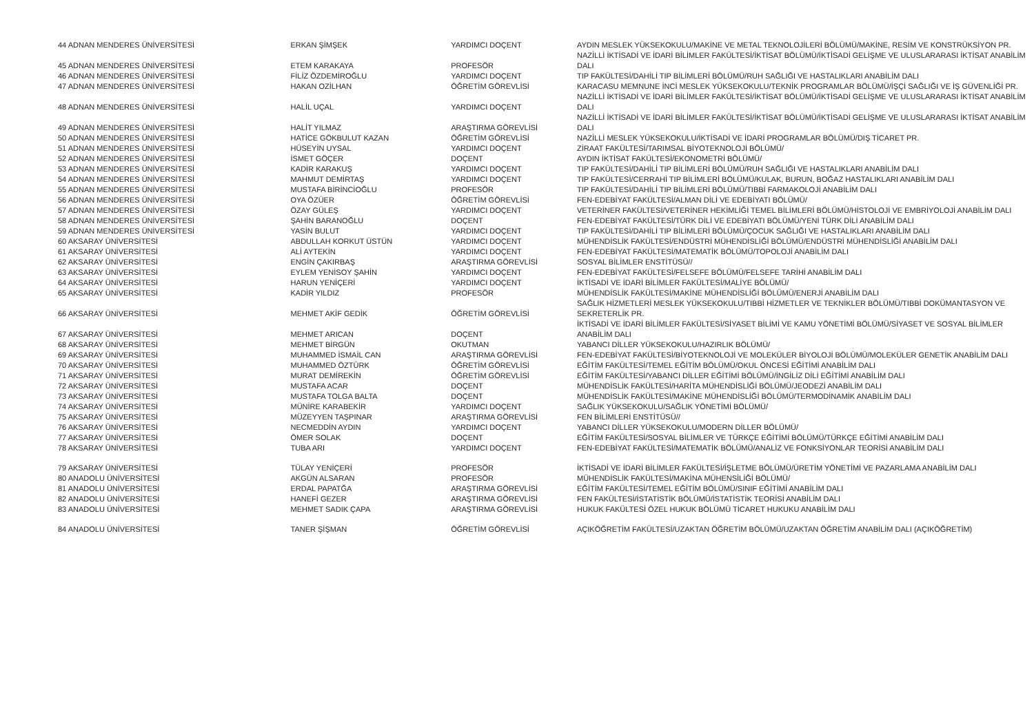| 44 ADNAN MENDERES ÜNİVERSİTESİ | ERKAN ŞİMŞEK | YARDIMCI DOÇENT | AYDIN MESLEK YÜKSEKOKULU/MAKİNE VE METAL TEKNOLOJİLERİ BÖLÜMÜ/MAKİNE, RESİM VE KONSTRÜKSİYON PR. |
| 45 ADNAN MENDERES ÜNİVERSİTESİ | ETEM KARAKAYA | PROFESÖR | NAZİLLİ İKTİSADİ VE İDARİ BİLİMLER FAKÜLTESİ/İKTİSAT BÖLÜMÜ/İKTİSADİ GELİŞME VE ULUSLARARASI İKTİSAT ANABİLİM DALI |
| 46 ADNAN MENDERES ÜNİVERSİTESİ | FİLİZ ÖZDEMİROĞLU | YARDIMCI DOÇENT | TIP FAKÜLTESİ/DAHİLİ TIP BİLİMLERİ BÖLÜMÜ/RUH SAĞLIĞI VE HASTALIKLARI ANABİLİM DALI |
| 47 ADNAN MENDERES ÜNİVERSİTESİ | HAKAN OZİLHAN | ÖĞRETİM GÖREVLİSİ | KARACASU MEMNUNE İNCİ MESLEK YÜKSEKOKULU/TEKNİK PROGRAMLAR BÖLÜMÜ/İŞÇİ SAĞLIĞI VE İŞ GÜVENLİĞİ PR. |
| 48 ADNAN MENDERES ÜNİVERSİTESİ | HALİL UÇAL | YARDIMCI DOÇENT | NAZİLLİ İKTİSADİ VE İDARİ BİLİMLER FAKÜLTESİ/İKTİSAT BÖLÜMÜ/İKTİSADİ GELİŞME VE ULUSLARARASI İKTİSAT ANABİLİM DALI |
| 49 ADNAN MENDERES ÜNİVERSİTESİ | HALİT YILMAZ | ARAŞTIRMA GÖREVLİSİ | NAZİLLİ İKTİSADİ VE İDARİ BİLİMLER FAKÜLTESİ/İKTİSAT BÖLÜMÜ/İKTİSADİ GELİŞME VE ULUSLARARASI İKTİSAT ANABİLİM DALI |
| 50 ADNAN MENDERES ÜNİVERSİTESİ | HATİCE GÖKBULUT KAZAN | ÖĞRETİM GÖREVLİSİ | NAZİLLİ MESLEK YÜKSEKOKULU/İKTİSADİ VE İDARİ PROGRAMLAR BÖLÜMÜ/DIŞ TİCARET PR. |
| 51 ADNAN MENDERES ÜNİVERSİTESİ | HÜSEYİN UYSAL | YARDIMCI DOÇENT | ZİRAAT FAKÜLTESİ/TARIMSAL BİYOTEKNOLOJİ BÖLÜMÜ/ |
| 52 ADNAN MENDERES ÜNİVERSİTESİ | İSMET GÖÇER | DOÇENT | AYDIN İKTİSAT FAKÜLTESİ/EKONOMETRİ BÖLÜMÜ/ |
| 53 ADNAN MENDERES ÜNİVERSİTESİ | KADİR KARAKUŞ | YARDIMCI DOÇENT | TIP FAKÜLTESİ/DAHİLİ TIP BİLİMLERİ BÖLÜMÜ/RUH SAĞLIĞI VE HASTALIKLARI ANABİLİM DALI |
| 54 ADNAN MENDERES ÜNİVERSİTESİ | MAHMUT DEMİRTAŞ | YARDIMCI DOÇENT | TIP FAKÜLTESİ/CERRAHİ TIP BİLİMLERİ BÖLÜMÜ/KULAK, BURUN, BOĞAZ HASTALIKLARI ANABİLİM DALI |
| 55 ADNAN MENDERES ÜNİVERSİTESİ | MUSTAFA BİRİNCİOĞLU | PROFESÖR | TIP FAKÜLTESİ/DAHİLİ TIP BİLİMLERİ BÖLÜMÜ/TIBBİ FARMAKOLOJİ ANABİLİM DALI |
| 56 ADNAN MENDERES ÜNİVERSİTESİ | OYA ÖZÜER | ÖĞRETİM GÖREVLİSİ | FEN-EDEBİYAT FAKÜLTESİ/ALMAN DİLİ VE EDEBİYATI BÖLÜMÜ/ |
| 57 ADNAN MENDERES ÜNİVERSİTESİ | ÖZAY GÜLEŞ | YARDIMCI DOÇENT | VETERİNER FAKÜLTESİ/VETERİNER HEKİMLİĞİ TEMEL BİLİMLERİ BÖLÜMÜ/HİSTOLOJİ VE EMBRİYOLOJİ ANABİLİM DALI |
| 58 ADNAN MENDERES ÜNİVERSİTESİ | ŞAHİN BARANOĞLU | DOÇENT | FEN-EDEBİYAT FAKÜLTESİ/TÜRK DİLİ VE EDEBİYATI BÖLÜMÜ/YENİ TÜRK DİLİ ANABİLİM DALI |
| 59 ADNAN MENDERES ÜNİVERSİTESİ | YASİN BULUT | YARDIMCI DOÇENT | TIP FAKÜLTESİ/DAHİLİ TIP BİLİMLERİ BÖLÜMÜ/ÇOCUK SAĞLIĞI VE HASTALIKLARI ANABİLİM DALI |
| 60 AKSARAY ÜNİVERSİTESİ | ABDULLAH KORKUT ÜSTÜN | YARDIMCI DOÇENT | MÜHENDİSLİK FAKÜLTESİ/ENDÜSTRİ MÜHENDİSLİĞİ BÖLÜMÜ/ENDÜSTRİ MÜHENDİSLİĞİ ANABİLİM DALI |
| 61 AKSARAY ÜNİVERSİTESİ | ALİ AYTEKİN | YARDIMCI DOÇENT | FEN-EDEBİYAT FAKÜLTESİ/MATEMATİK BÖLÜMÜ/TOPOLOJİ ANABİLİM DALI |
| 62 AKSARAY ÜNİVERSİTESİ | ENGİN ÇAKIRBAŞ | ARAŞTIRMA GÖREVLİSİ | SOSYAL BİLİMLER ENSTİTÜSÜ// |
| 63 AKSARAY ÜNİVERSİTESİ | EYLEM YENİSOY ŞAHİN | YARDIMCI DOÇENT | FEN-EDEBİYAT FAKÜLTESİ/FELSEFE BÖLÜMÜ/FELSEFE TARİHİ ANABİLİM DALI |
| 64 AKSARAY ÜNİVERSİTESİ | HARUN YENİÇERİ | YARDIMCI DOÇENT | İKTİSADİ VE İDARİ BİLİMLER FAKÜLTESİ/MALİYE BÖLÜMÜ/ |
| 65 AKSARAY ÜNİVERSİTESİ | KADİR YILDIZ | PROFESÖR | MÜHENDİSLİK FAKÜLTESİ/MAKİNE MÜHENDİSLİĞİ BÖLÜMÜ/ENERJİ ANABİLİM DALI |
| 66 AKSARAY ÜNİVERSİTESİ | MEHMET AKİF GEDİK | ÖĞRETİM GÖREVLİSİ | SAĞLIK HİZMETLERİ MESLEK YÜKSEKOKULU/TIBBİ HİZMETLER VE TEKNİKLER BÖLÜMÜ/TIBBİ DOKÜMANTASYON VE SEKRETERLİK PR. |
| 67 AKSARAY ÜNİVERSİTESİ | MEHMET ARICAN | DOÇENT | İKTİSADİ VE İDARİ BİLİMLER FAKÜLTESİ/SİYASET BİLİMİ VE KAMU YÖNETİMİ BÖLÜMÜ/SİYASET VE SOSYAL BİLİMLER ANABİLİM DALI |
| 68 AKSARAY ÜNİVERSİTESİ | MEHMET BİRGÜN | OKUTMAN | YABANCI DİLLER YÜKSEKOKULU/HAZIRLIK BÖLÜMÜ/ |
| 69 AKSARAY ÜNİVERSİTESİ | MUHAMMED İSMAİL CAN | ARAŞTIRMA GÖREVLİSİ | FEN-EDEBİYAT FAKÜLTESİ/BİYOTEKNOLOJİ VE MOLEKÜLER BİYOLOJİ BÖLÜMÜ/MOLEKÜLER GENETİK ANABİLİM DALI |
| 70 AKSARAY ÜNİVERSİTESİ | MUHAMMED ÖZTÜRK | ÖĞRETİM GÖREVLİSİ | EĞİTİM FAKÜLTESİ/TEMEL EĞİTİM BÖLÜMÜ/OKUL ÖNCESİ EĞİTİMİ ANABİLİM DALI |
| 71 AKSARAY ÜNİVERSİTESİ | MURAT DEMİREKİN | ÖĞRETİM GÖREVLİSİ | EĞİTİM FAKÜLTESİ/YABANCI DİLLER EĞİTİMİ BÖLÜMÜ/İNGİLİZ DİLİ EĞİTİMİ ANABİLİM DALI |
| 72 AKSARAY ÜNİVERSİTESİ | MUSTAFA ACAR | DOÇENT | MÜHENDİSLİK FAKÜLTESİ/HARİTA MÜHENDİSLİĞİ BÖLÜMÜ/JEODEZİ ANABİLİM DALI |
| 73 AKSARAY ÜNİVERSİTESİ | MUSTAFA TOLGA BALTA | DOÇENT | MÜHENDİSLİK FAKÜLTESİ/MAKİNE MÜHENDİSLİĞİ BÖLÜMÜ/TERMODİNAMİK ANABİLİM DALI |
| 74 AKSARAY ÜNİVERSİTESİ | MÜNİRE KARABEKİR | YARDIMCI DOÇENT | SAĞLIK YÜKSEKOKULU/SAĞLIK YÖNETİMİ BÖLÜMÜ/ |
| 75 AKSARAY ÜNİVERSİTESİ | MÜZEYYEN TAŞPINAR | ARAŞTIRMA GÖREVLİSİ | FEN BİLİMLERİ ENSTİTÜSÜ// |
| 76 AKSARAY ÜNİVERSİTESİ | NECMEDDİN AYDIN | YARDIMCI DOÇENT | YABANCI DİLLER YÜKSEKOKULU/MODERN DİLLER BÖLÜMÜ/ |
| 77 AKSARAY ÜNİVERSİTESİ | ÖMER SOLAK | DOÇENT | EĞİTİM FAKÜLTESİ/SOSYAL BİLİMLER VE TÜRKÇE EĞİTİMİ BÖLÜMÜ/TÜRKÇE EĞİTİMİ ANABİLİM DALI |
| 78 AKSARAY ÜNİVERSİTESİ | TUBA ARI | YARDIMCI DOÇENT | FEN-EDEBİYAT FAKÜLTESİ/MATEMATİK BÖLÜMÜ/ANALİZ VE FONKSİYONLAR TEORİSİ ANABİLİM DALI |
| 79 AKSARAY ÜNİVERSİTESİ | TÜLAY YENİÇERİ | PROFESÖR | İKTİSADİ VE İDARİ BİLİMLER FAKÜLTESİ/İŞLETME BÖLÜMÜ/ÜRETİM YÖNETİMİ VE PAZARLAMA ANABİLİM DALI |
| 80 ANADOLU ÜNİVERSİTESİ | AKGÜN ALSARAN | PROFESÖR | MÜHENDİSLİK FAKÜLTESİ/MAKİNA MÜHENSİLİĞİ BÖLÜMÜ/ |
| 81 ANADOLU ÜNİVERSİTESİ | ERDAL PAPATĞA | ARAŞTIRMA GÖREVLİSİ | EĞİTİM FAKÜLTESİ/TEMEL EĞİTİM BÖLÜMÜ/SINIF EĞİTİMİ ANABİLİM DALI |
| 82 ANADOLU ÜNİVERSİTESİ | HANEFİ GEZER | ARAŞTIRMA GÖREVLİSİ | FEN FAKÜLTESİ/İSTATİSTİK BÖLÜMÜ/İSTATİSTİK TEORİSİ ANABİLİM DALI |
| 83 ANADOLU ÜNİVERSİTESİ | MEHMET SADIK ÇAPA | ARAŞTIRMA GÖREVLİSİ | HUKUK FAKÜLTESİ ÖZEL HUKUK BÖLÜMÜ TİCARET HUKUKU ANABİLİM DALI |
| 84 ANADOLU ÜNİVERSİTESİ | TANER ŞİŞMAN | ÖĞRETİM GÖREVLİSİ | AÇIKÖĞRETİM FAKÜLTESİ/UZAKTAN ÖĞRETİM BÖLÜMÜ/UZAKTAN ÖĞRETİM ANABİLİM DALI (AÇIKÖĞRETİM) |